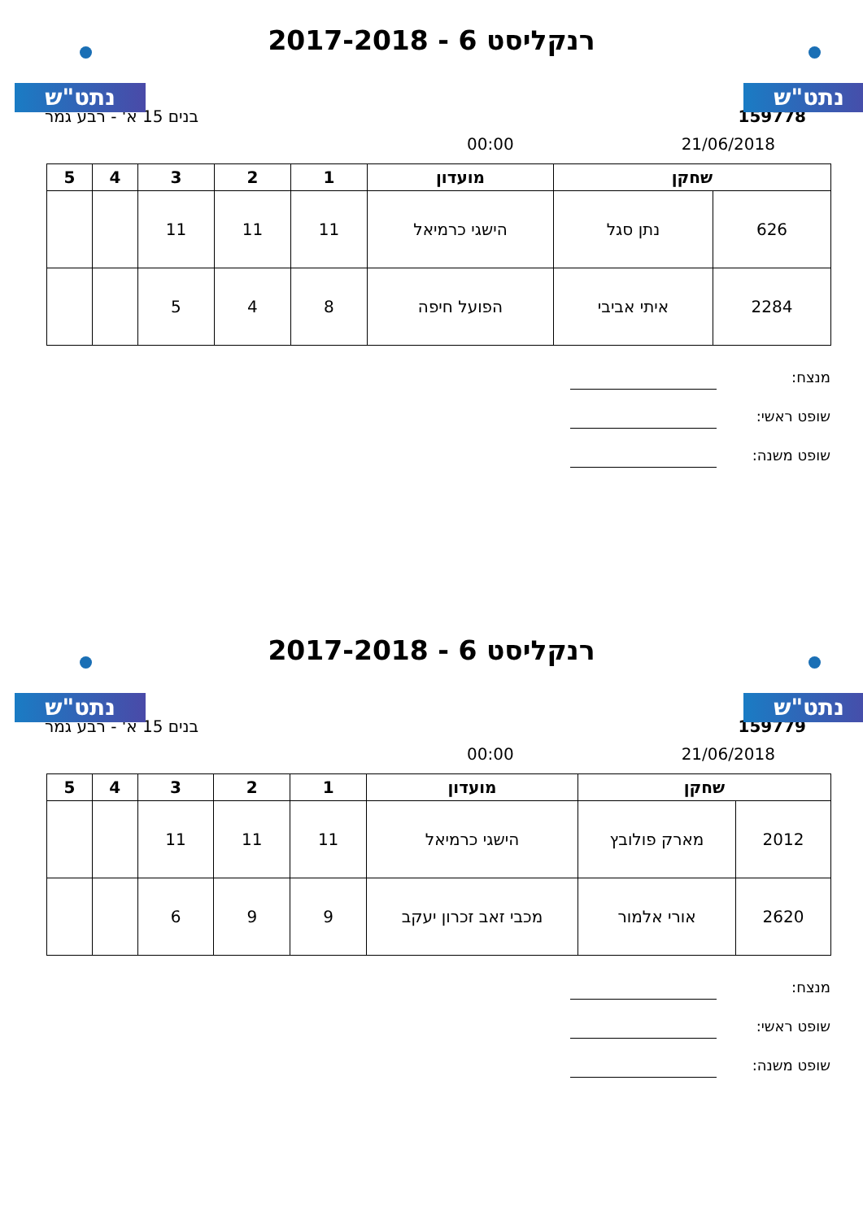נתט"ש נתט"ש
רנקליסט 6 - 2017-2018
בנים 15 א' - רבע גמר 159778
00:00 21/06/2018
| שחקן | | מועדון | 1 | 2 | 3 | 4 | 5 |
| --- | --- | --- | --- | --- | --- | --- | --- |
| 626 | נתן סגל | הישגי כרמיאל | 11 | 11 | 11 | | |
| 2284 | איתי אביבי | הפועל חיפה | 8 | 4 | 5 | | |
מנצח:
שופט ראשי:
שופט משנה:
נתט"ש נתט"ש
רנקליסט 6 - 2017-2018
בנים 15 א' - רבע גמר 159779
00:00 21/06/2018
| שחקן | | מועדון | 1 | 2 | 3 | 4 | 5 |
| --- | --- | --- | --- | --- | --- | --- | --- |
| 2012 | מארק פולובץ | הישגי כרמיאל | 11 | 11 | 11 | | |
| 2620 | אורי אלמור | מכבי זאב זכרון יעקב | 9 | 9 | 6 | | |
מנצח:
שופט ראשי:
שופט משנה: